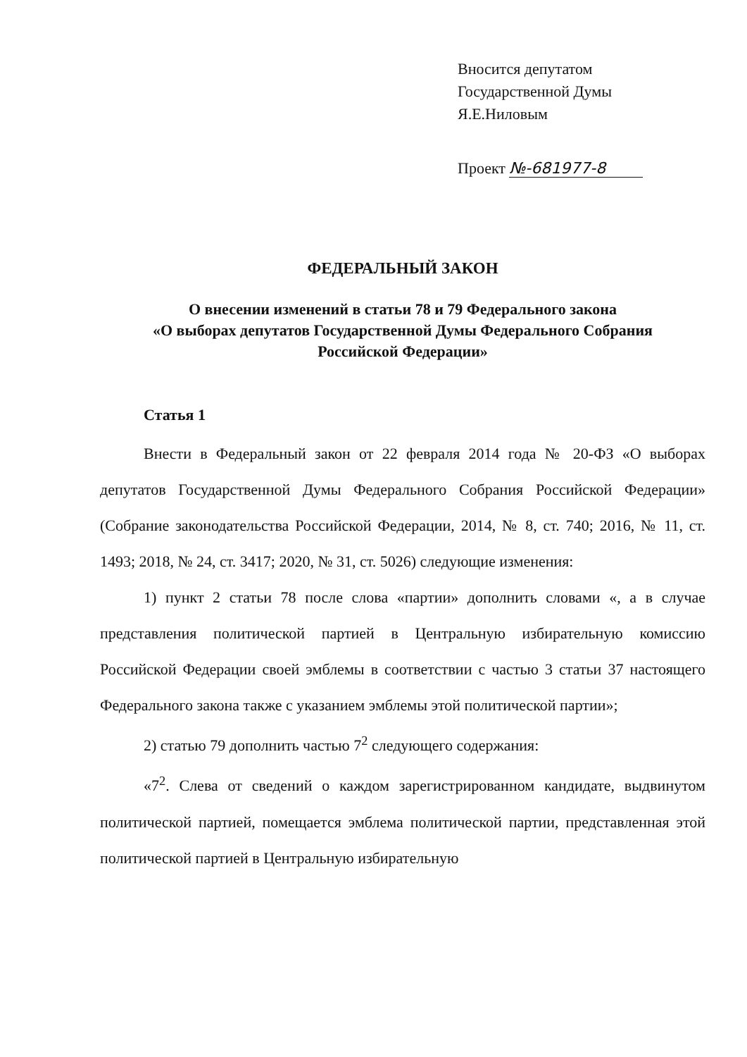Вносится депутатом
Государственной Думы
Я.Е.Ниловым
Проект №-681977-8
ФЕДЕРАЛЬНЫЙ ЗАКОН
О внесении изменений в статьи 78 и 79 Федерального закона
«О выборах депутатов Государственной Думы Федерального Собрания
Российской Федерации»
Статья 1
Внести в Федеральный закон от 22 февраля 2014 года № 20-ФЗ «О выборах депутатов Государственной Думы Федерального Собрания Российской Федерации» (Собрание законодательства Российской Федерации, 2014, № 8, ст. 740; 2016, № 11, ст. 1493; 2018, № 24, ст. 3417; 2020, № 31, ст. 5026) следующие изменения:
1) пункт 2 статьи 78 после слова «партии» дополнить словами «, а в случае представления политической партией в Центральную избирательную комиссию Российской Федерации своей эмблемы в соответствии с частью 3 статьи 37 настоящего Федерального закона также с указанием эмблемы этой политической партии»;
2) статью 79 дополнить частью 7<sup>2</sup> следующего содержания:
«7<sup>2</sup>. Слева от сведений о каждом зарегистрированном кандидате, выдвинутом политической партией, помещается эмблема политической партии, представленная этой политической партией в Центральную избирательную